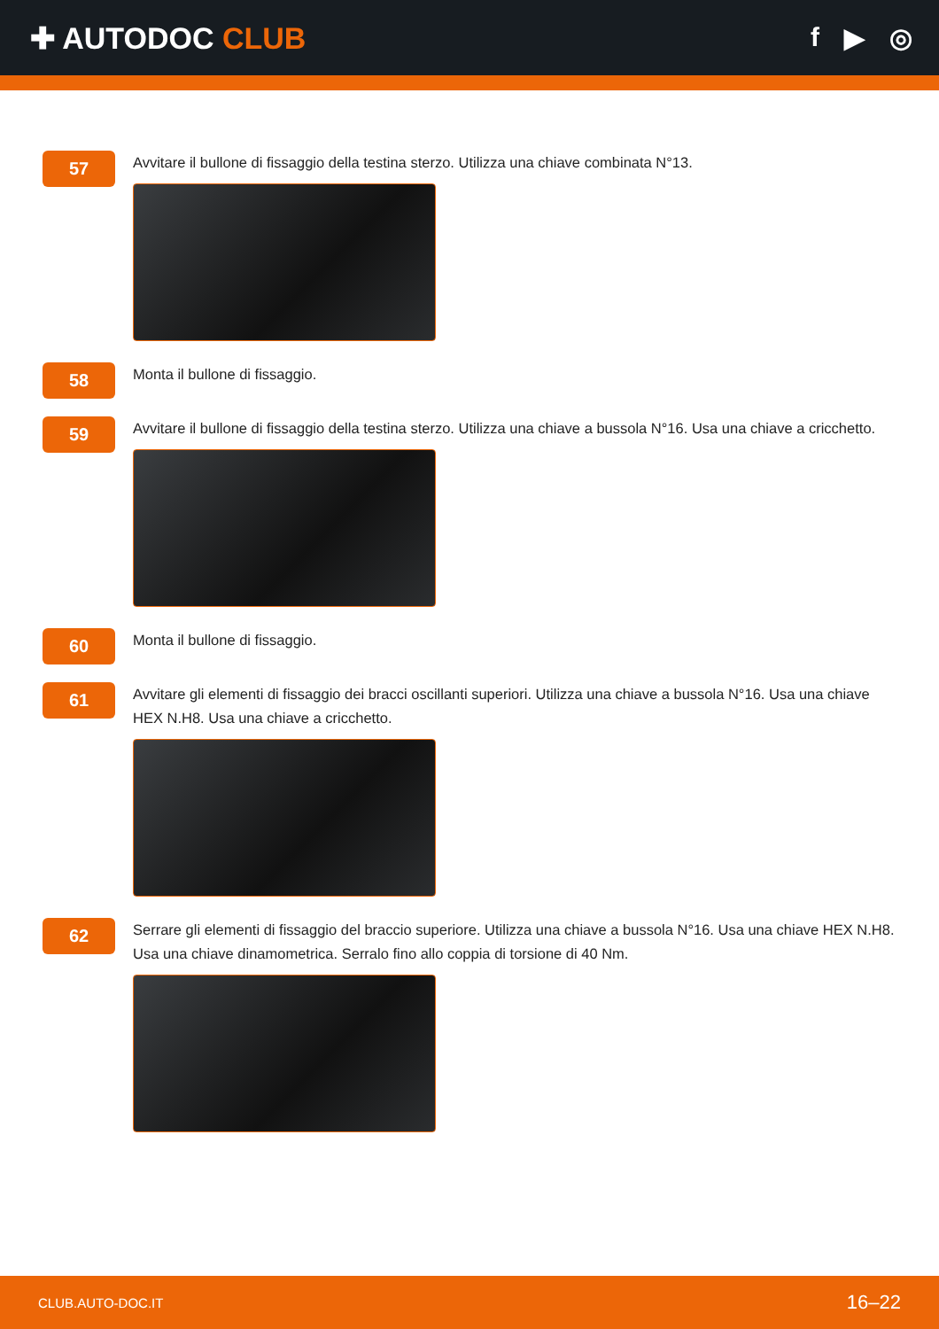✚ AUTODOC CLUB f ▶ ◎
57
Avvitare il bullone di fissaggio della testina sterzo. Utilizza una chiave combinata N°13.
58
Monta il bullone di fissaggio.
59
Avvitare il bullone di fissaggio della testina sterzo. Utilizza una chiave a bussola N°16. Usa una chiave a cricchetto.
60
Monta il bullone di fissaggio.
61
Avvitare gli elementi di fissaggio dei bracci oscillanti superiori. Utilizza una chiave a bussola N°16. Usa una chiave HEX N.H8. Usa una chiave a cricchetto.
62
Serrare gli elementi di fissaggio del braccio superiore. Utilizza una chiave a bussola N°16. Usa una chiave HEX N.H8. Usa una chiave dinamometrica. Serralo fino allo coppia di torsione di 40 Nm.
CLUB.AUTO-DOC.IT 16–22